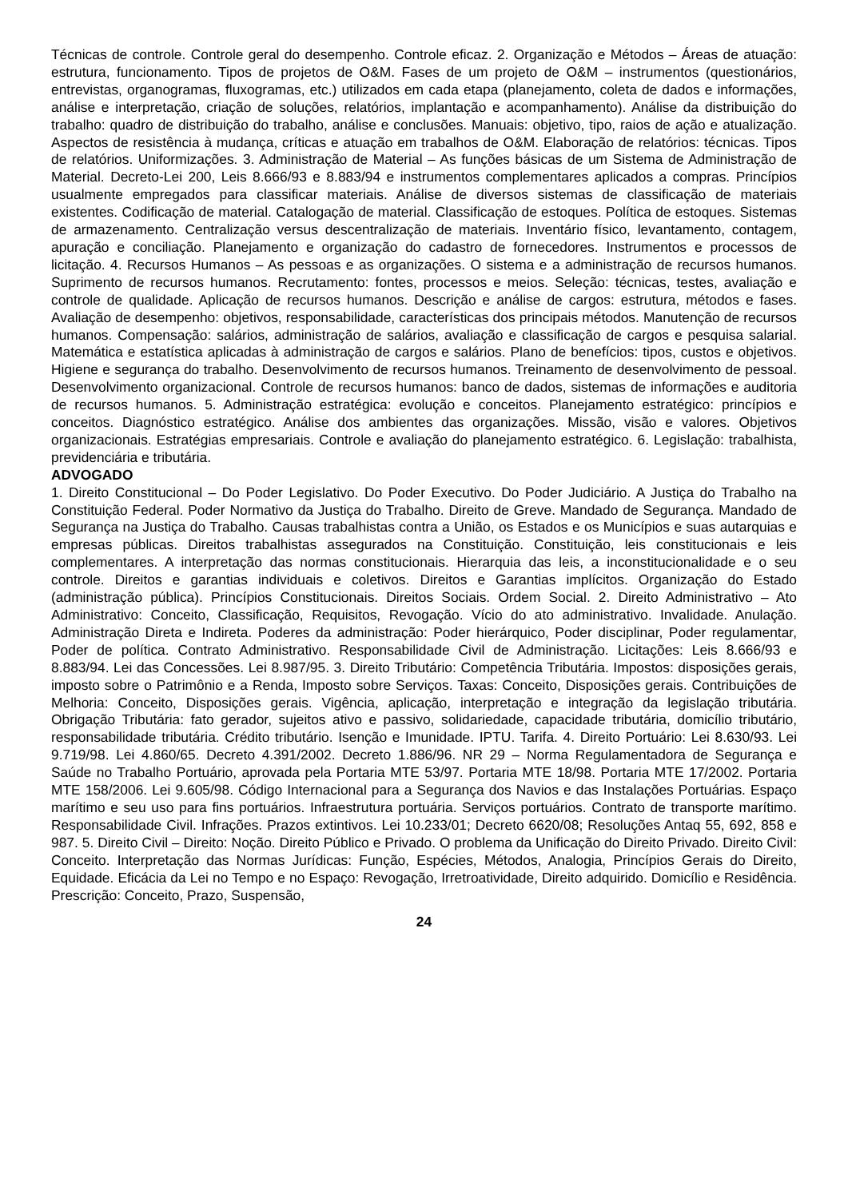Técnicas de controle. Controle geral do desempenho. Controle eficaz. 2. Organização e Métodos – Áreas de atuação: estrutura, funcionamento. Tipos de projetos de O&M. Fases de um projeto de O&M – instrumentos (questionários, entrevistas, organogramas, fluxogramas, etc.) utilizados em cada etapa (planejamento, coleta de dados e informações, análise e interpretação, criação de soluções, relatórios, implantação e acompanhamento). Análise da distribuição do trabalho: quadro de distribuição do trabalho, análise e conclusões. Manuais: objetivo, tipo, raios de ação e atualização. Aspectos de resistência à mudança, críticas e atuação em trabalhos de O&M. Elaboração de relatórios: técnicas. Tipos de relatórios. Uniformizações. 3. Administração de Material – As funções básicas de um Sistema de Administração de Material. Decreto-Lei 200, Leis 8.666/93 e 8.883/94 e instrumentos complementares aplicados a compras. Princípios usualmente empregados para classificar materiais. Análise de diversos sistemas de classificação de materiais existentes. Codificação de material. Catalogação de material. Classificação de estoques. Política de estoques. Sistemas de armazenamento. Centralização versus descentralização de materiais. Inventário físico, levantamento, contagem, apuração e conciliação. Planejamento e organização do cadastro de fornecedores. Instrumentos e processos de licitação. 4. Recursos Humanos – As pessoas e as organizações. O sistema e a administração de recursos humanos. Suprimento de recursos humanos. Recrutamento: fontes, processos e meios. Seleção: técnicas, testes, avaliação e controle de qualidade. Aplicação de recursos humanos. Descrição e análise de cargos: estrutura, métodos e fases. Avaliação de desempenho: objetivos, responsabilidade, características dos principais métodos. Manutenção de recursos humanos. Compensação: salários, administração de salários, avaliação e classificação de cargos e pesquisa salarial. Matemática e estatística aplicadas à administração de cargos e salários. Plano de benefícios: tipos, custos e objetivos. Higiene e segurança do trabalho. Desenvolvimento de recursos humanos. Treinamento de desenvolvimento de pessoal. Desenvolvimento organizacional. Controle de recursos humanos: banco de dados, sistemas de informações e auditoria de recursos humanos. 5. Administração estratégica: evolução e conceitos. Planejamento estratégico: princípios e conceitos. Diagnóstico estratégico. Análise dos ambientes das organizações. Missão, visão e valores. Objetivos organizacionais. Estratégias empresariais. Controle e avaliação do planejamento estratégico. 6. Legislação: trabalhista, previdenciária e tributária.
ADVOGADO
1. Direito Constitucional – Do Poder Legislativo. Do Poder Executivo. Do Poder Judiciário. A Justiça do Trabalho na Constituição Federal. Poder Normativo da Justiça do Trabalho. Direito de Greve. Mandado de Segurança. Mandado de Segurança na Justiça do Trabalho. Causas trabalhistas contra a União, os Estados e os Municípios e suas autarquias e empresas públicas. Direitos trabalhistas assegurados na Constituição. Constituição, leis constitucionais e leis complementares. A interpretação das normas constitucionais. Hierarquia das leis, a inconstitucionalidade e o seu controle. Direitos e garantias individuais e coletivos. Direitos e Garantias implícitos. Organização do Estado (administração pública). Princípios Constitucionais. Direitos Sociais. Ordem Social. 2. Direito Administrativo – Ato Administrativo: Conceito, Classificação, Requisitos, Revogação. Vício do ato administrativo. Invalidade. Anulação. Administração Direta e Indireta. Poderes da administração: Poder hierárquico, Poder disciplinar, Poder regulamentar, Poder de política. Contrato Administrativo. Responsabilidade Civil de Administração. Licitações: Leis 8.666/93 e 8.883/94. Lei das Concessões. Lei 8.987/95. 3. Direito Tributário: Competência Tributária. Impostos: disposições gerais, imposto sobre o Patrimônio e a Renda, Imposto sobre Serviços. Taxas: Conceito, Disposições gerais. Contribuições de Melhoria: Conceito, Disposições gerais. Vigência, aplicação, interpretação e integração da legislação tributária. Obrigação Tributária: fato gerador, sujeitos ativo e passivo, solidariedade, capacidade tributária, domicílio tributário, responsabilidade tributária. Crédito tributário. Isenção e Imunidade. IPTU. Tarifa. 4. Direito Portuário: Lei 8.630/93. Lei 9.719/98. Lei 4.860/65. Decreto 4.391/2002. Decreto 1.886/96. NR 29 – Norma Regulamentadora de Segurança e Saúde no Trabalho Portuário, aprovada pela Portaria MTE 53/97. Portaria MTE 18/98. Portaria MTE 17/2002. Portaria MTE 158/2006. Lei 9.605/98. Código Internacional para a Segurança dos Navios e das Instalações Portuárias. Espaço marítimo e seu uso para fins portuários. Infraestrutura portuária. Serviços portuários. Contrato de transporte marítimo. Responsabilidade Civil. Infrações. Prazos extintivos. Lei 10.233/01; Decreto 6620/08; Resoluções Antaq 55, 692, 858 e 987. 5. Direito Civil – Direito: Noção. Direito Público e Privado. O problema da Unificação do Direito Privado. Direito Civil: Conceito. Interpretação das Normas Jurídicas: Função, Espécies, Métodos, Analogia, Princípios Gerais do Direito, Equidade. Eficácia da Lei no Tempo e no Espaço: Revogação, Irretroatividade, Direito adquirido. Domicílio e Residência. Prescrição: Conceito, Prazo, Suspensão,
24